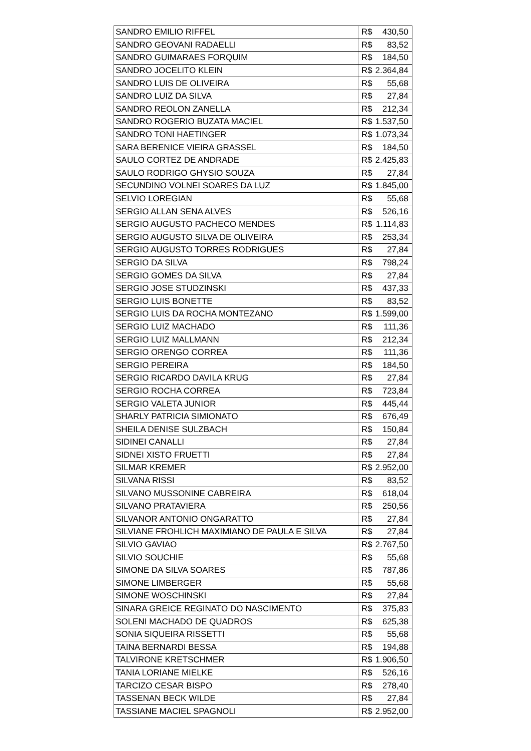| SANDRO EMILIO RIFFEL | R$ | 430,50 |
| SANDRO GEOVANI RADAELLI | R$ | 83,52 |
| SANDRO GUIMARAES FORQUIM | R$ | 184,50 |
| SANDRO JOCELITO KLEIN | R$ | 2.364,84 |
| SANDRO LUIS DE OLIVEIRA | R$ | 55,68 |
| SANDRO LUIZ DA SILVA | R$ | 27,84 |
| SANDRO REOLON ZANELLA | R$ | 212,34 |
| SANDRO ROGERIO BUZATA MACIEL | R$ | 1.537,50 |
| SANDRO TONI HAETINGER | R$ | 1.073,34 |
| SARA BERENICE VIEIRA GRASSEL | R$ | 184,50 |
| SAULO CORTEZ DE ANDRADE | R$ | 2.425,83 |
| SAULO RODRIGO GHYSIO SOUZA | R$ | 27,84 |
| SECUNDINO VOLNEI SOARES DA LUZ | R$ | 1.845,00 |
| SELVIO LOREGIAN | R$ | 55,68 |
| SERGIO ALLAN SENA ALVES | R$ | 526,16 |
| SERGIO AUGUSTO PACHECO MENDES | R$ | 1.114,83 |
| SERGIO AUGUSTO SILVA DE OLIVEIRA | R$ | 253,34 |
| SERGIO AUGUSTO TORRES RODRIGUES | R$ | 27,84 |
| SERGIO DA SILVA | R$ | 798,24 |
| SERGIO GOMES DA SILVA | R$ | 27,84 |
| SERGIO JOSE STUDZINSKI | R$ | 437,33 |
| SERGIO LUIS BONETTE | R$ | 83,52 |
| SERGIO LUIS DA ROCHA MONTEZANO | R$ | 1.599,00 |
| SERGIO LUIZ MACHADO | R$ | 111,36 |
| SERGIO LUIZ MALLMANN | R$ | 212,34 |
| SERGIO ORENGO CORREA | R$ | 111,36 |
| SERGIO PEREIRA | R$ | 184,50 |
| SERGIO RICARDO DAVILA KRUG | R$ | 27,84 |
| SERGIO ROCHA CORREA | R$ | 723,84 |
| SERGIO VALETA JUNIOR | R$ | 445,44 |
| SHARLY PATRICIA SIMIONATO | R$ | 676,49 |
| SHEILA DENISE SULZBACH | R$ | 150,84 |
| SIDINEI CANALLI | R$ | 27,84 |
| SIDNEI XISTO FRUETTI | R$ | 27,84 |
| SILMAR KREMER | R$ | 2.952,00 |
| SILVANA RISSI | R$ | 83,52 |
| SILVANO MUSSONINE CABREIRA | R$ | 618,04 |
| SILVANO PRATAVIERA | R$ | 250,56 |
| SILVANOR ANTONIO ONGARATTO | R$ | 27,84 |
| SILVIANE FROHLICH MAXIMIANO DE PAULA E SILVA | R$ | 27,84 |
| SILVIO GAVIAO | R$ | 2.767,50 |
| SILVIO SOUCHIE | R$ | 55,68 |
| SIMONE DA SILVA SOARES | R$ | 787,86 |
| SIMONE LIMBERGER | R$ | 55,68 |
| SIMONE WOSCHINSKI | R$ | 27,84 |
| SINARA GREICE REGINATO DO NASCIMENTO | R$ | 375,83 |
| SOLENI MACHADO DE QUADROS | R$ | 625,38 |
| SONIA SIQUEIRA RISSETTI | R$ | 55,68 |
| TAINA BERNARDI BESSA | R$ | 194,88 |
| TALVIRONE KRETSCHMER | R$ | 1.906,50 |
| TANIA LORIANE MIELKE | R$ | 526,16 |
| TARCIZO CESAR BISPO | R$ | 278,40 |
| TASSENAN BECK WILDE | R$ | 27,84 |
| TASSIANE MACIEL SPAGNOLI | R$ | 2.952,00 |